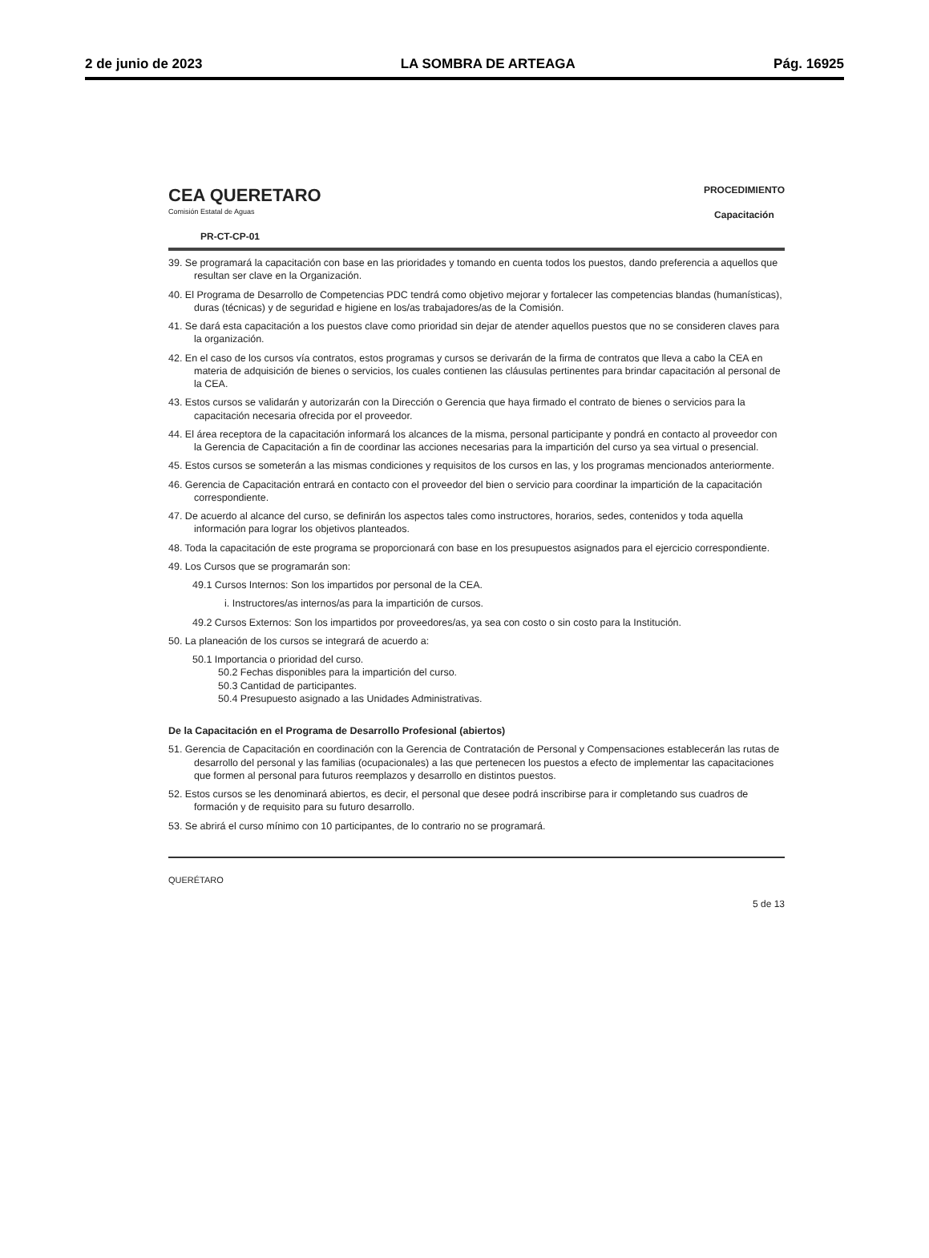2 de junio de 2023 LA SOMBRA DE ARTEAGA Pág. 16925
CEA QUERETARO
Comisión Estatal de Aguas
PR-CT-CP-01
PROCEDIMIENTO
Capacitación
39. Se programará la capacitación con base en las prioridades y tomando en cuenta todos los puestos, dando preferencia a aquellos que resultan ser clave en la Organización.
40. El Programa de Desarrollo de Competencias PDC tendrá como objetivo mejorar y fortalecer las competencias blandas (humanísticas), duras (técnicas) y de seguridad e higiene en los/as trabajadores/as de la Comisión.
41. Se dará esta capacitación a los puestos clave como prioridad sin dejar de atender aquellos puestos que no se consideren claves para la organización.
42. En el caso de los cursos vía contratos, estos programas y cursos se derivarán de la firma de contratos que lleva a cabo la CEA en materia de adquisición de bienes o servicios, los cuales contienen las cláusulas pertinentes para brindar capacitación al personal de la CEA.
43. Estos cursos se validarán y autorizarán con la Dirección o Gerencia que haya firmado el contrato de bienes o servicios para la capacitación necesaria ofrecida por el proveedor.
44. El área receptora de la capacitación informará los alcances de la misma, personal participante y pondrá en contacto al proveedor con la Gerencia de Capacitación a fin de coordinar las acciones necesarias para la impartición del curso ya sea virtual o presencial.
45. Estos cursos se someterán a las mismas condiciones y requisitos de los cursos en las, y los programas mencionados anteriormente.
46. Gerencia de Capacitación entrará en contacto con el proveedor del bien o servicio para coordinar la impartición de la capacitación correspondiente.
47. De acuerdo al alcance del curso, se definirán los aspectos tales como instructores, horarios, sedes, contenidos y toda aquella información para lograr los objetivos planteados.
48. Toda la capacitación de este programa se proporcionará con base en los presupuestos asignados para el ejercicio correspondiente.
49. Los Cursos que se programarán son:
49.1 Cursos Internos: Son los impartidos por personal de la CEA.
i. Instructores/as internos/as para la impartición de cursos.
49.2 Cursos Externos: Son los impartidos por proveedores/as, ya sea con costo o sin costo para la Institución.
50. La planeación de los cursos se integrará de acuerdo a:
50.1 Importancia o prioridad del curso.
50.2 Fechas disponibles para la impartición del curso.
50.3 Cantidad de participantes.
50.4 Presupuesto asignado a las Unidades Administrativas.
De la Capacitación en el Programa de Desarrollo Profesional (abiertos)
51. Gerencia de Capacitación en coordinación con la Gerencia de Contratación de Personal y Compensaciones establecerán las rutas de desarrollo del personal y las familias (ocupacionales) a las que pertenecen los puestos a efecto de implementar las capacitaciones que formen al personal para futuros reemplazos y desarrollo en distintos puestos.
52. Estos cursos se les denominará abiertos, es decir, el personal que desee podrá inscribirse para ir completando sus cuadros de formación y de requisito para su futuro desarrollo.
53. Se abrirá el curso mínimo con 10 participantes, de lo contrario no se programará.
QUERÉTARO 5 de 13